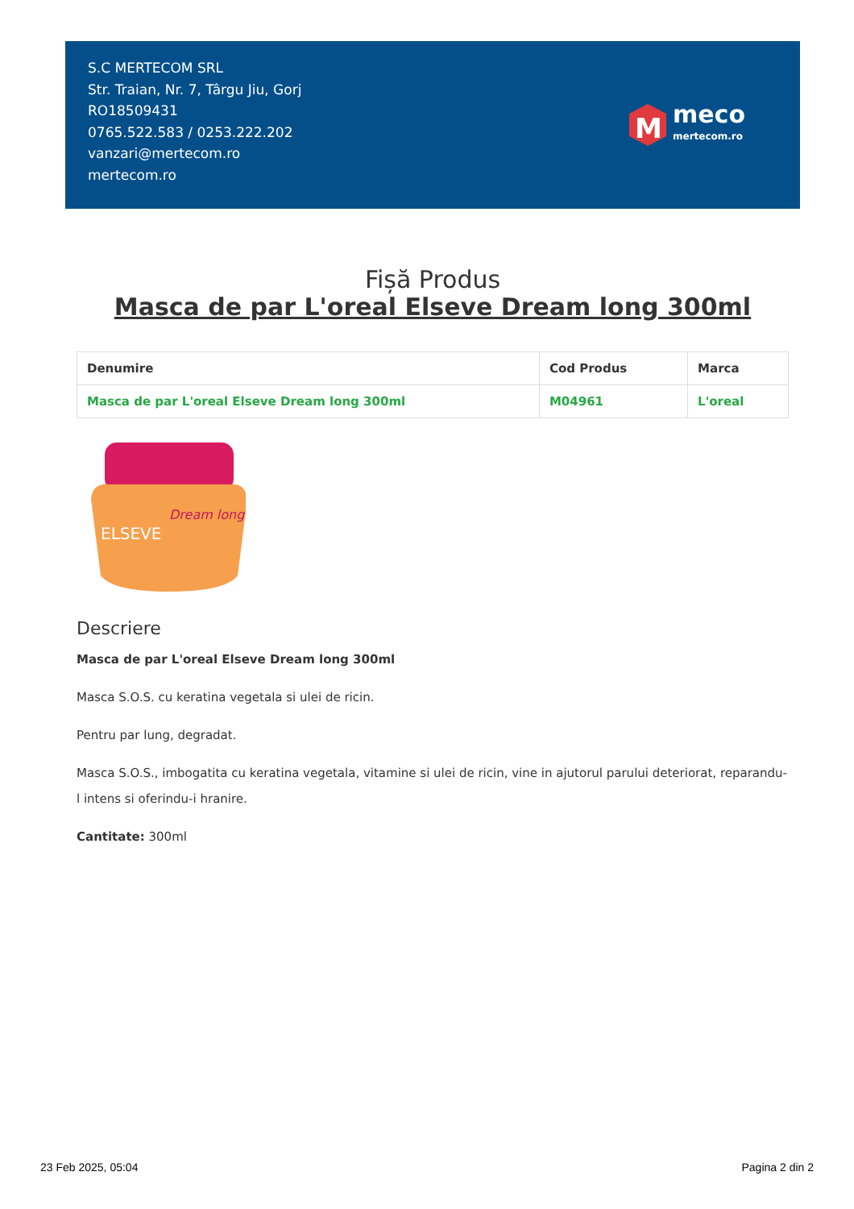S.C MERTECOM SRL
Str. Traian, Nr. 7, Târgu Jiu, Gorj
RO18509431
0765.522.583 / 0253.222.202
vanzari@mertecom.ro
mertecom.ro
M
meco
mertecom.ro
Fișă Produs
Masca de par L'oreal Elseve Dream long 300ml
| Denumire | Cod Produs | Marca |
| --- | --- | --- |
| Masca de par L'oreal Elseve Dream long 300ml | M04961 | L'oreal |
Dream long
ELSEVE
Descriere
Masca de par L'oreal Elseve Dream long 300ml
Masca S.O.S. cu keratina vegetala si ulei de ricin.
Pentru par lung, degradat.
Masca S.O.S., imbogatita cu keratina vegetala, vitamine si ulei de ricin, vine in ajutorul parului deteriorat, reparandu-l intens si oferindu-i hranire.
Cantitate: 300ml
23 Feb 2025, 05:04 Pagina 2 din 2